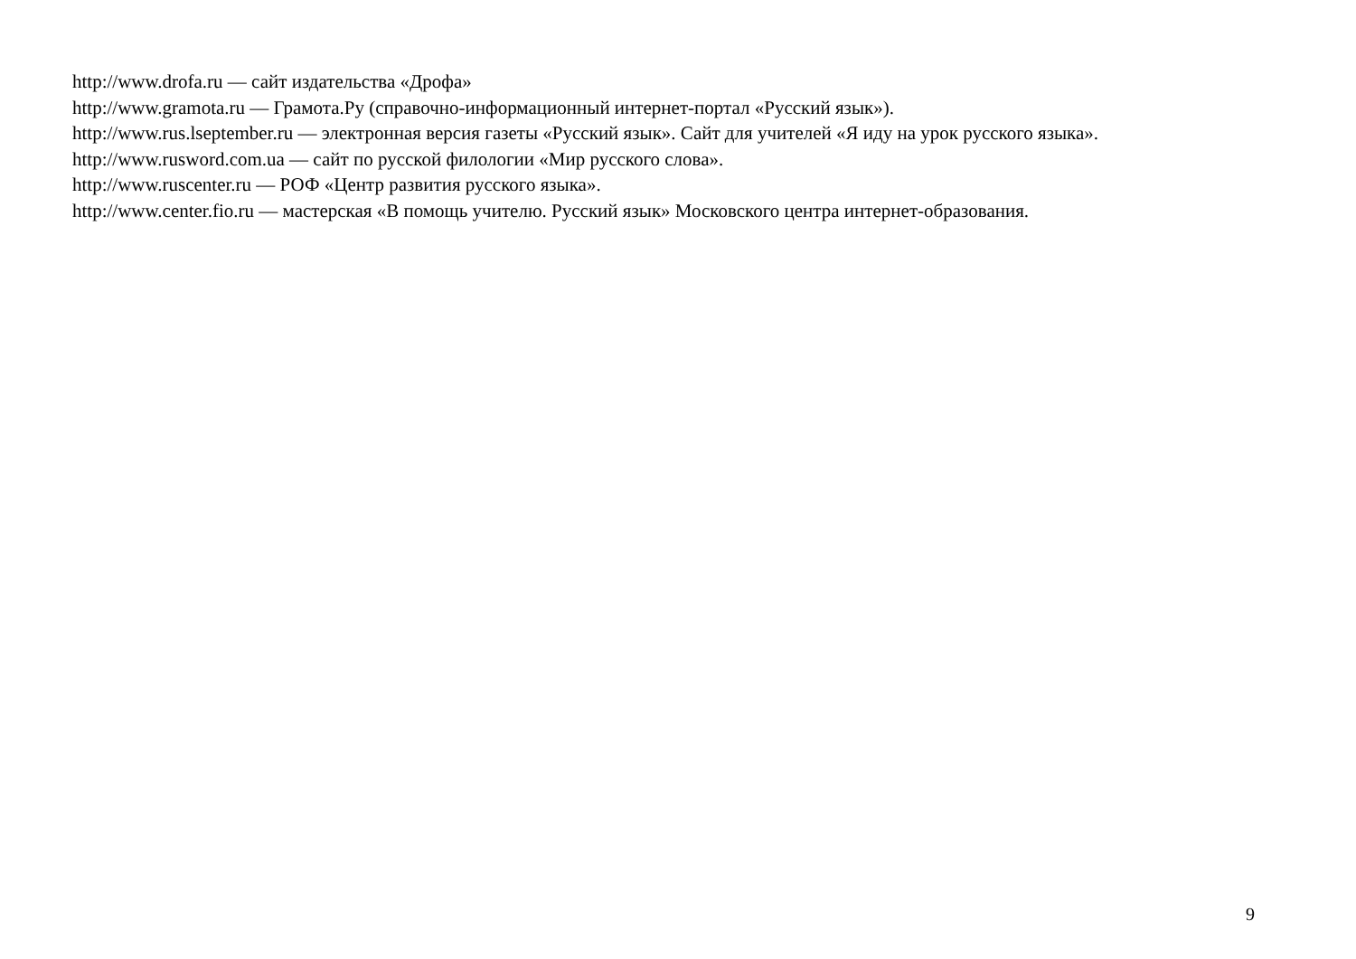http://www.drofa.ru — сайт издательства «Дрофа»
http://www.gramota.ru — Грамота.Ру (справочно-информационный интернет-портал «Русский язык»).
http://www.rus.lseptember.ru — электронная версия газеты «Русский язык». Сайт для учителей «Я иду на урок русского языка».
http://www.rusword.com.ua — сайт по русской филологии «Мир русского слова».
http://www.ruscenter.ru — РОФ «Центр развития русского языка».
http://www.center.fio.ru — мастерская «В помощь учителю. Русский язык» Московского центра интернет-образования.
9